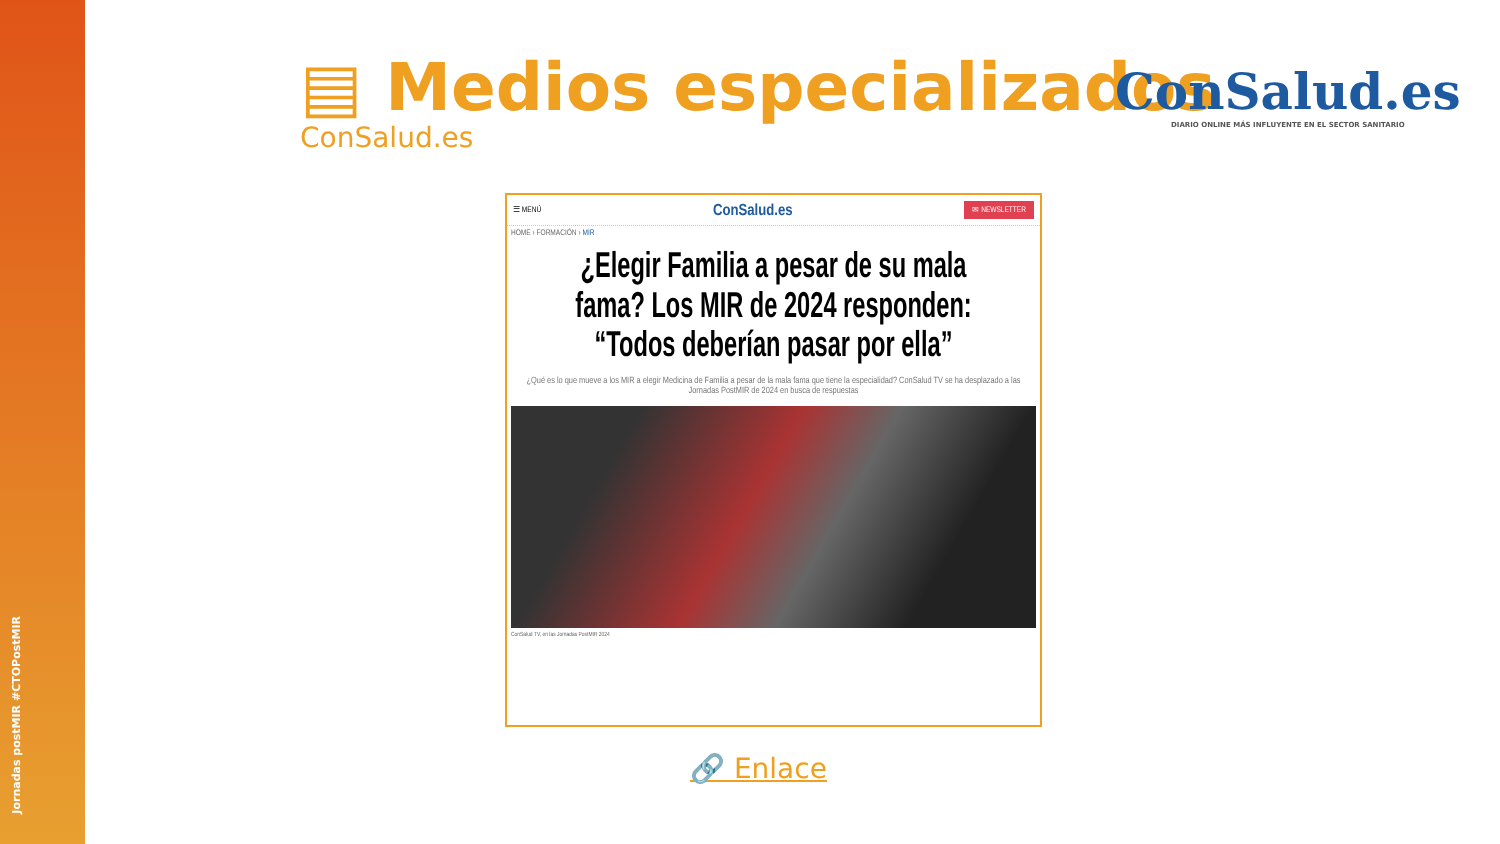Jornadas postMIR #CTOPostMIR
▤ Medios especializados
ConSalud.es
ConSalud.es
DIARIO ONLINE MÁS INFLUYENTE EN EL SECTOR SANITARIO
☰ MENÚ ConSalud.es ✉ NEWSLETTER
HOME › FORMACIÓN › MIR
¿Elegir Familia a pesar de su mala fama? Los MIR de 2024 responden: “Todos deberían pasar por ella”
¿Qué es lo que mueve a los MIR a elegir Medicina de Familia a pesar de la mala fama que tiene la especialidad? ConSalud TV se ha desplazado a las Jornadas PostMIR de 2024 en busca de respuestas
ConSalud TV, en las Jornadas PostMIR 2024
🔗 Enlace